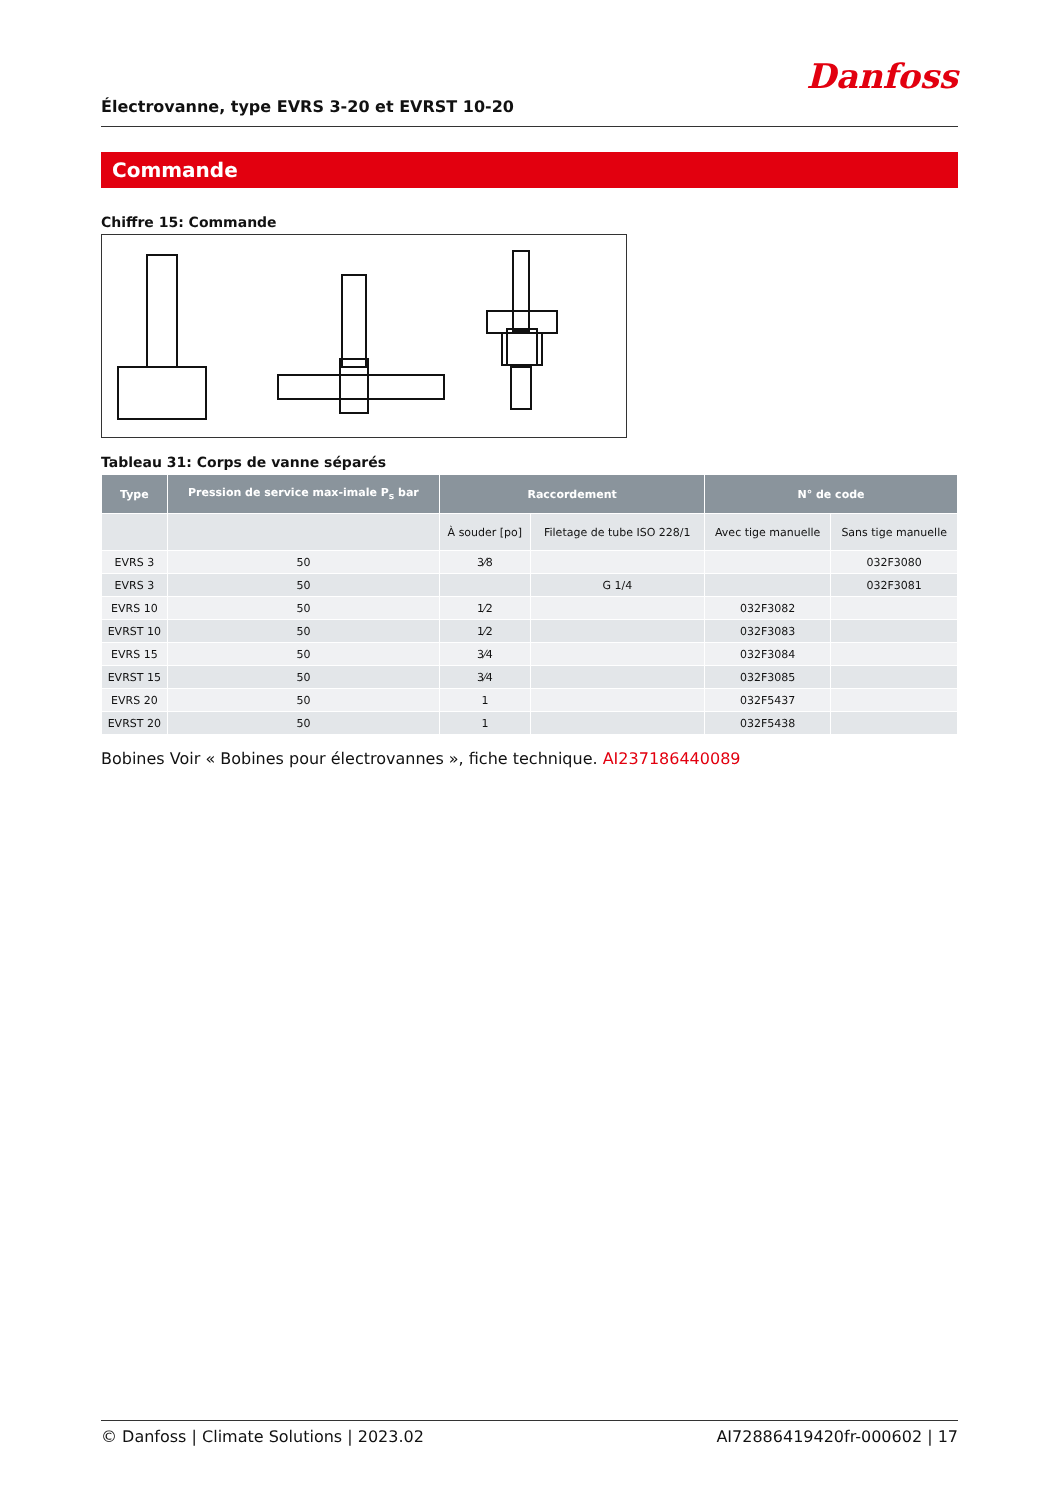Électrovanne, type EVRS 3-20 et EVRST 10-20
Danfoss
Commande
Chiffre 15: Commande
Tableau 31: Corps de vanne séparés
| Type | Pression de service max-imale P<sub>s</sub> bar | Raccordement | | N° de code | |
| --- | --- | --- | --- | --- | --- |
| | | À souder [po] | Filetage de tube ISO 228/1 | Avec tige manuelle | Sans tige manuelle |
| EVRS 3 | 50 | 3⁄8 | | | 032F3080 |
| EVRS 3 | 50 | | G 1/4 | | 032F3081 |
| EVRS 10 | 50 | 1⁄2 | | 032F3082 | |
| EVRST 10 | 50 | 1⁄2 | | 032F3083 | |
| EVRS 15 | 50 | 3⁄4 | | 032F3084 | |
| EVRST 15 | 50 | 3⁄4 | | 032F3085 | |
| EVRS 20 | 50 | 1 | | 032F5437 | |
| EVRST 20 | 50 | 1 | | 032F5438 | |
Bobines Voir « Bobines pour électrovannes », fiche technique. AI237186440089
© Danfoss | Climate Solutions | 2023.02 AI72886419420fr-000602 | 17